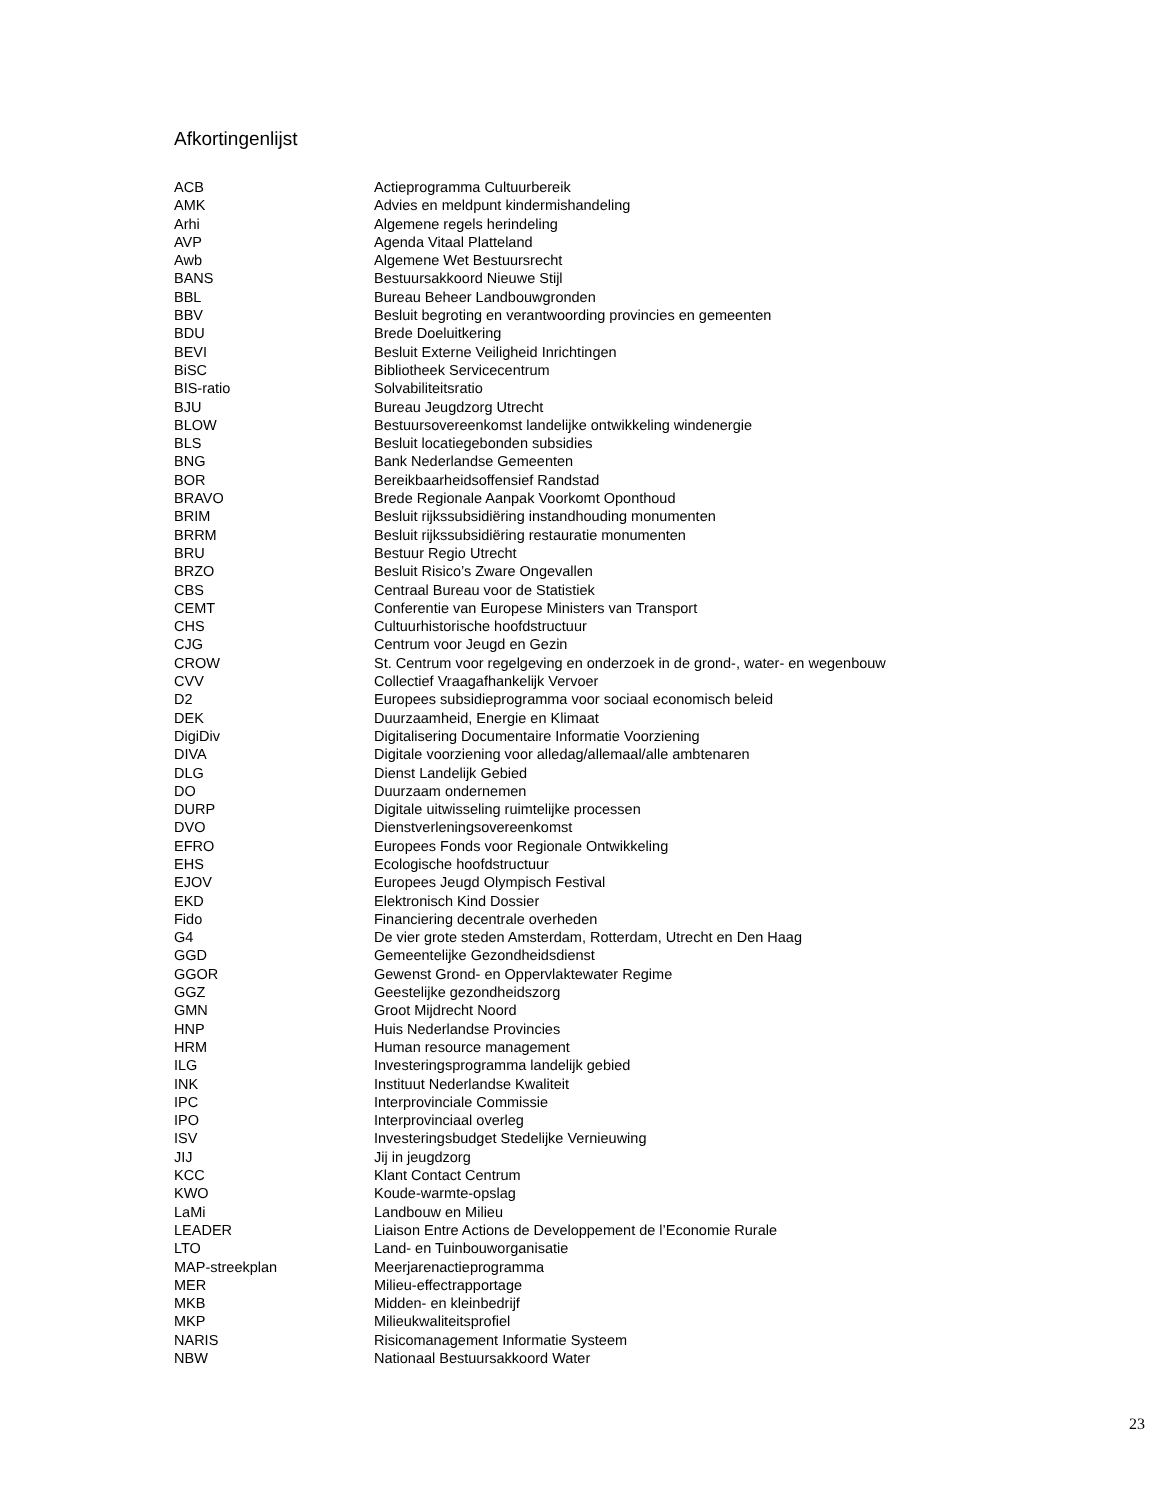Afkortingenlijst
| ACB | Actieprogramma Cultuurbereik |
| AMK | Advies en meldpunt kindermishandeling |
| Arhi | Algemene regels herindeling |
| AVP | Agenda Vitaal Platteland |
| Awb | Algemene Wet Bestuursrecht |
| BANS | Bestuursakkoord Nieuwe Stijl |
| BBL | Bureau Beheer Landbouwgronden |
| BBV | Besluit begroting en verantwoording provincies en gemeenten |
| BDU | Brede Doeluitkering |
| BEVI | Besluit Externe Veiligheid Inrichtingen |
| BiSC | Bibliotheek Servicecentrum |
| BIS-ratio | Solvabiliteitsratio |
| BJU | Bureau Jeugdzorg Utrecht |
| BLOW | Bestuursovereenkomst landelijke ontwikkeling windenergie |
| BLS | Besluit locatiegebonden subsidies |
| BNG | Bank Nederlandse Gemeenten |
| BOR | Bereikbaarheidsoffensief Randstad |
| BRAVO | Brede Regionale Aanpak Voorkomt Oponthoud |
| BRIM | Besluit rijkssubsidiëring instandhouding monumenten |
| BRRM | Besluit rijkssubsidiëring restauratie monumenten |
| BRU | Bestuur Regio Utrecht |
| BRZO | Besluit Risico’s Zware Ongevallen |
| CBS | Centraal Bureau voor de Statistiek |
| CEMT | Conferentie van Europese Ministers van Transport |
| CHS | Cultuurhistorische hoofdstructuur |
| CJG | Centrum voor Jeugd en Gezin |
| CROW | St. Centrum voor regelgeving en onderzoek in de grond-, water- en wegenbouw |
| CVV | Collectief Vraagafhankelijk Vervoer |
| D2 | Europees subsidieprogramma voor sociaal economisch beleid |
| DEK | Duurzaamheid, Energie en Klimaat |
| DigiDiv | Digitalisering Documentaire Informatie Voorziening |
| DIVA | Digitale voorziening voor alledag/allemaal/alle ambtenaren |
| DLG | Dienst Landelijk Gebied |
| DO | Duurzaam ondernemen |
| DURP | Digitale uitwisseling ruimtelijke processen |
| DVO | Dienstverleningsovereenkomst |
| EFRO | Europees Fonds voor Regionale Ontwikkeling |
| EHS | Ecologische hoofdstructuur |
| EJOV | Europees Jeugd Olympisch Festival |
| EKD | Elektronisch Kind Dossier |
| Fido | Financiering decentrale overheden |
| G4 | De vier grote steden Amsterdam, Rotterdam, Utrecht en Den Haag |
| GGD | Gemeentelijke Gezondheidsdienst |
| GGOR | Gewenst Grond- en Oppervlaktewater Regime |
| GGZ | Geestelijke gezondheidszorg |
| GMN | Groot Mijdrecht Noord |
| HNP | Huis Nederlandse Provincies |
| HRM | Human resource management |
| ILG | Investeringsprogramma landelijk gebied |
| INK | Instituut Nederlandse Kwaliteit |
| IPC | Interprovinciale Commissie |
| IPO | Interprovinciaal overleg |
| ISV | Investeringsbudget Stedelijke Vernieuwing |
| JIJ | Jij in jeugdzorg |
| KCC | Klant Contact Centrum |
| KWO | Koude-warmte-opslag |
| LaMi | Landbouw en Milieu |
| LEADER | Liaison Entre Actions de Developpement de l’Economie Rurale |
| LTO | Land- en Tuinbouworganisatie |
| MAP-streekplan | Meerjarenactieprogramma |
| MER | Milieu-effectrapportage |
| MKB | Midden- en kleinbedrijf |
| MKP | Milieukwaliteitsprofiel |
| NARIS | Risicomanagement Informatie Systeem |
| NBW | Nationaal Bestuursakkoord Water |
23